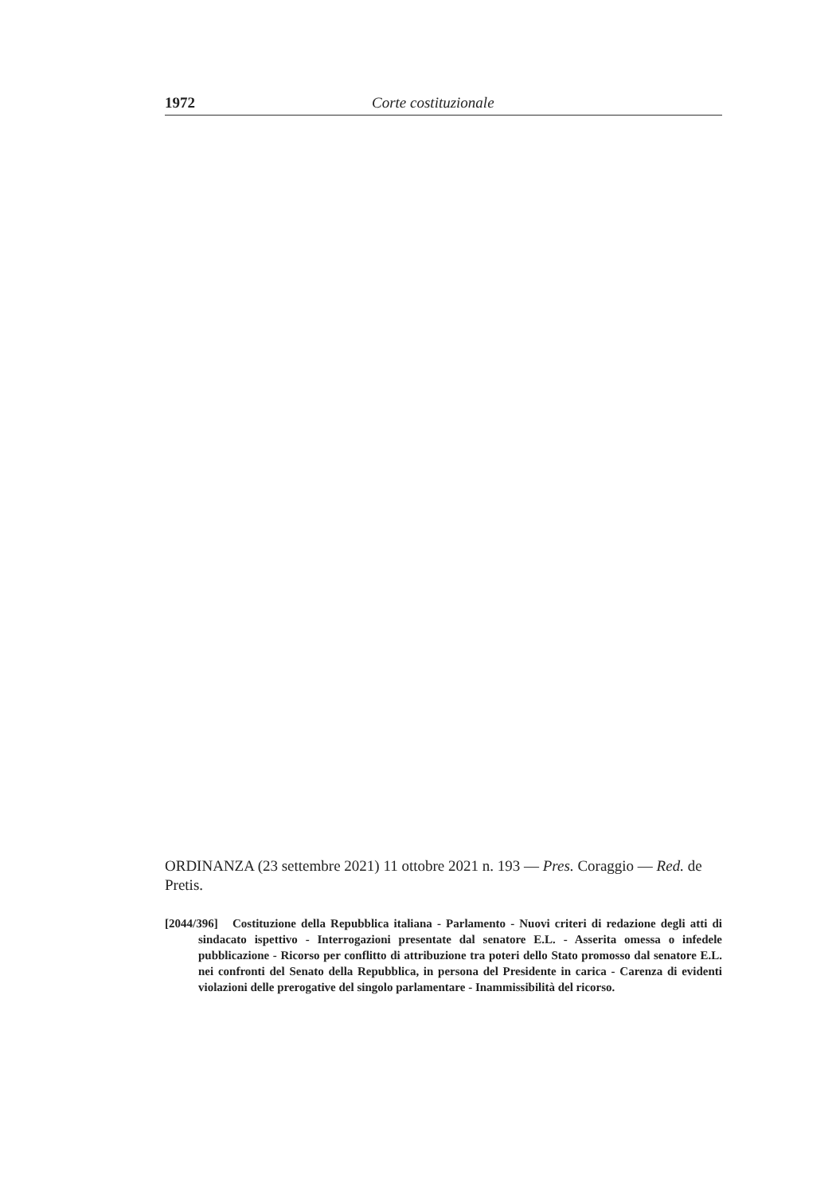1972 Corte costituzionale
ORDINANZA (23 settembre 2021) 11 ottobre 2021 n. 193 — Pres. Coraggio — Red. de Pretis.
[2044/396] Costituzione della Repubblica italiana - Parlamento - Nuovi criteri di redazione degli atti di sindacato ispettivo - Interrogazioni presentate dal senatore E.L. - Asserita omessa o infedele pubblicazione - Ricorso per conflitto di attribuzione tra poteri dello Stato promosso dal senatore E.L. nei confronti del Senato della Repubblica, in persona del Presidente in carica - Carenza di evidenti violazioni delle prerogative del singolo parlamentare - Inammissibilità del ricorso.